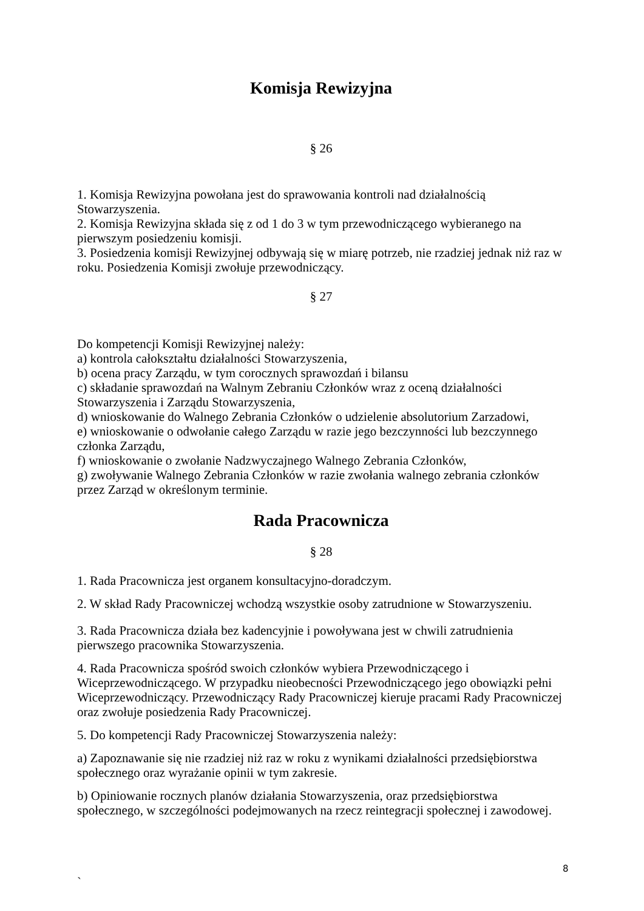Komisja Rewizyjna
§ 26
1. Komisja Rewizyjna powołana jest do sprawowania kontroli nad działalnością Stowarzyszenia.
2. Komisja Rewizyjna składa się z od 1 do 3 w tym przewodniczącego wybieranego na pierwszym posiedzeniu komisji.
3. Posiedzenia komisji Rewizyjnej odbywają się w miarę potrzeb, nie rzadziej jednak niż raz w roku. Posiedzenia Komisji zwołuje przewodniczący.
§ 27
Do kompetencji Komisji Rewizyjnej należy:
a) kontrola całokształtu działalności Stowarzyszenia,
b) ocena pracy Zarządu, w tym corocznych sprawozdań i bilansu
c) składanie sprawozdań na Walnym Zebraniu Członków wraz z oceną działalności Stowarzyszenia i Zarządu Stowarzyszenia,
d) wnioskowanie do Walnego Zebrania Członków o udzielenie absolutorium Zarzadowi,
e) wnioskowanie o odwołanie całego Zarządu w razie jego bezczynności lub bezczynnego członka Zarządu,
f) wnioskowanie o zwołanie Nadzwyczajnego Walnego Zebrania Członków,
g) zwoływanie Walnego Zebrania Członków w razie zwołania walnego zebrania członków przez Zarząd w określonym terminie.
Rada Pracownicza
§ 28
1. Rada Pracownicza jest organem konsultacyjno-doradczym.
2. W skład Rady Pracowniczej wchodzą wszystkie osoby zatrudnione w Stowarzyszeniu.
3. Rada Pracownicza działa bez kadencyjnie i powoływana jest w chwili zatrudnienia pierwszego pracownika Stowarzyszenia.
4. Rada Pracownicza spośród swoich członków wybiera Przewodniczącego i Wiceprzewodniczącego. W przypadku nieobecności Przewodniczącego jego obowiązki pełni Wiceprzewodniczący. Przewodniczący Rady Pracowniczej kieruje pracami Rady Pracowniczej oraz zwołuje posiedzenia Rady Pracowniczej.
5. Do kompetencji Rady Pracowniczej Stowarzyszenia należy:
a) Zapoznawanie się nie rzadziej niż raz w roku z wynikami działalności przedsiębiorstwa społecznego oraz wyrażanie opinii w tym zakresie.
b) Opiniowanie rocznych planów działania Stowarzyszenia, oraz przedsiębiorstwa społecznego, w szczególności podejmowanych na rzecz reintegracji społecznej i zawodowej.
8
`